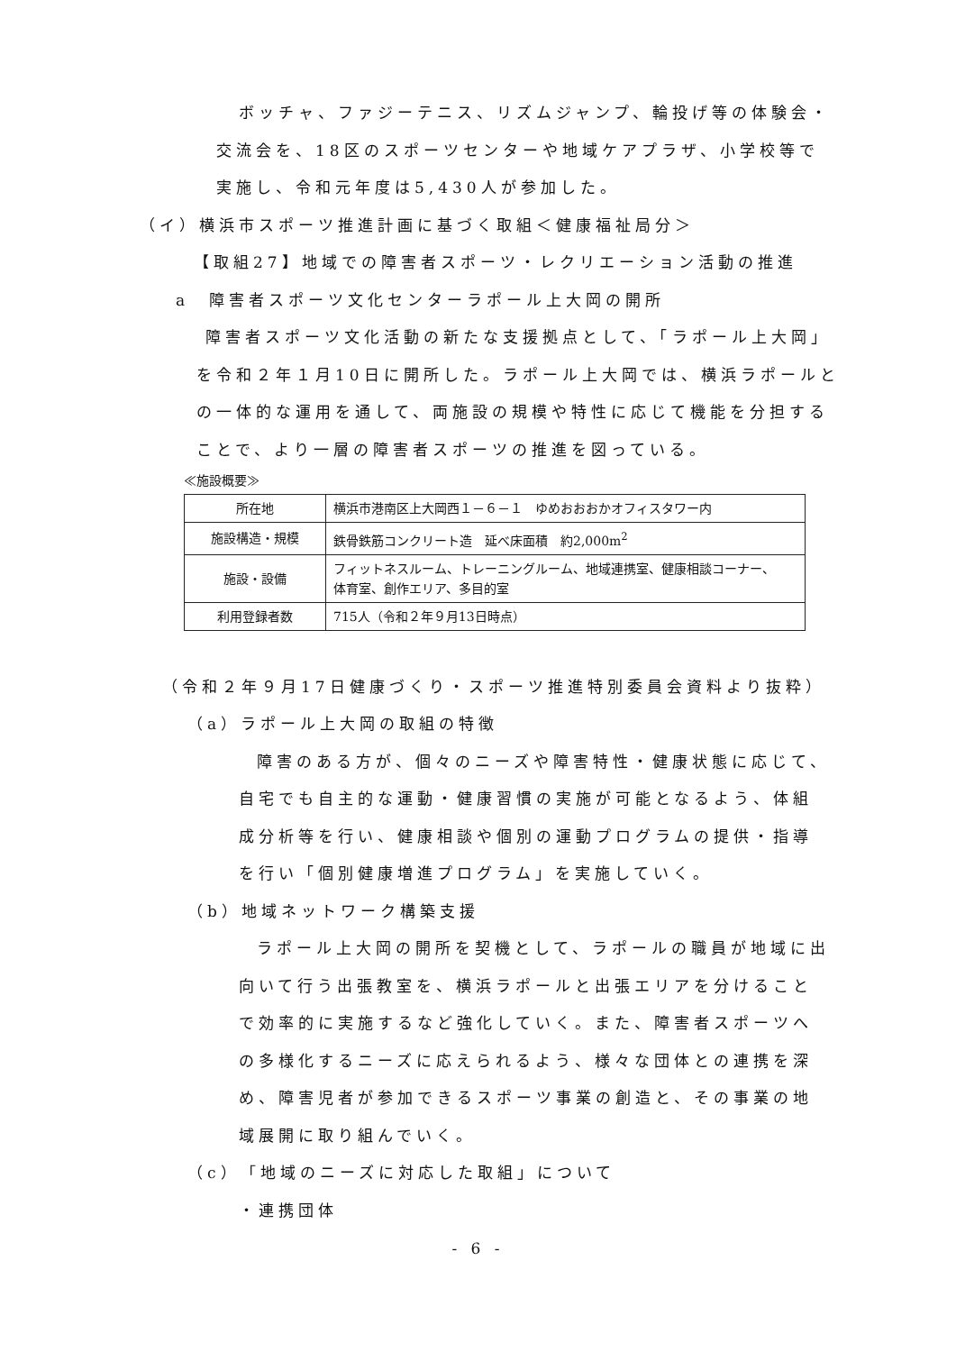ボッチャ、ファジーテニス、リズムジャンプ、輪投げ等の体験会・
交流会を、18区のスポーツセンターや地域ケアプラザ、小学校等で
実施し、令和元年度は5,430人が参加した。
（イ）横浜市スポーツ推進計画に基づく取組＜健康福祉局分＞
【取組27】地域での障害者スポーツ・レクリエーション活動の推進
a　障害者スポーツ文化センターラポール上大岡の開所
障害者スポーツ文化活動の新たな支援拠点として、「ラポール上大岡」
を令和２年１月10日に開所した。ラポール上大岡では、横浜ラポールと
の一体的な運用を通して、両施設の規模や特性に応じて機能を分担する
ことで、より一層の障害者スポーツの推進を図っている。
≪施設概要≫
| 所在地 | 横浜市港南区上大岡西１－６－１ ゆめおおおかオフィスタワー内 |
| 施設構造・規模 | 鉄骨鉄筋コンクリート造 延べ床面積 約2,000m<sup>2</sup> |
| 施設・設備 | フィットネスルーム、トレーニングルーム、地域連携室、健康相談コーナー、 体育室、創作エリア、多目的室 |
| 利用登録者数 | 715人（令和２年９月13日時点） |
（令和２年９月17日健康づくり・スポーツ推進特別委員会資料より抜粋）
（a）ラポール上大岡の取組の特徴
障害のある方が、個々のニーズや障害特性・健康状態に応じて、
自宅でも自主的な運動・健康習慣の実施が可能となるよう、体組
成分析等を行い、健康相談や個別の運動プログラムの提供・指導
を行い「個別健康増進プログラム」を実施していく。
（b）地域ネットワーク構築支援
ラポール上大岡の開所を契機として、ラポールの職員が地域に出
向いて行う出張教室を、横浜ラポールと出張エリアを分けること
で効率的に実施するなど強化していく。また、障害者スポーツへ
の多様化するニーズに応えられるよう、様々な団体との連携を深
め、障害児者が参加できるスポーツ事業の創造と、その事業の地
域展開に取り組んでいく。
（c）「地域のニーズに対応した取組」について
・連携団体
- 6 -